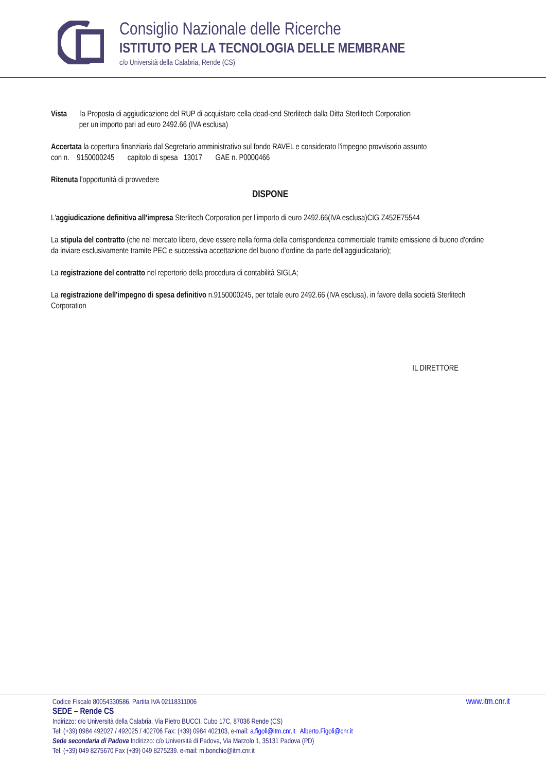Consiglio Nazionale delle Ricerche
ISTITUTO PER LA TECNOLOGIA DELLE MEMBRANE
c/o Università della Calabria, Rende (CS)
Vista la Proposta di aggiudicazione del RUP di acquistare cella dead-end Sterlitech dalla Ditta Sterlitech Corporation
per un importo pari ad euro 2492.66 (IVA esclusa)
Accertata la copertura finanziaria dal Segretario amministrativo sul fondo RAVEL e considerato l'impegno provvisorio assunto
con n. 9150000245 capitolo di spesa 13017 GAE n. P0000466
Ritenuta l'opportunità di provvedere
DISPONE
L'aggiudicazione definitiva all'impresa Sterlitech Corporation per l'importo di euro 2492.66(IVA esclusa)CIG Z452E75544
La stipula del contratto (che nel mercato libero, deve essere nella forma della corrispondenza commerciale tramite emissione di buono d'ordine da inviare esclusivamente tramite PEC e successiva accettazione del buono d'ordine da parte dell'aggiudicatario);
La registrazione del contratto nel repertorio della procedura di contabilità SIGLA;
La registrazione dell'impegno di spesa definitivo n.9150000245, per totale euro 2492.66 (IVA esclusa), in favore della società Sterlitech Corporation
IL DIRETTORE
Codice Fiscale 80054330586, Partita IVA 02118311006 www.itm.cnr.it
SEDE – Rende CS
Indirizzo: c/o Università della Calabria, Via Pietro BUCCI, Cubo 17C, 87036 Rende (CS)
Tel: (+39) 0984 492027 / 492025 / 402706 Fax: (+39) 0984 402103, e-mail: a.figoli@itm.cnr.it Alberto.Figoli@cnr.it
Sede secondaria di Padova Indirizzo: c/o Università di Padova, Via Marzolo 1, 35131 Padova (PD)
Tel. (+39) 049 8275670 Fax (+39) 049 8275239. e-mail: m.bonchio@itm.cnr.it